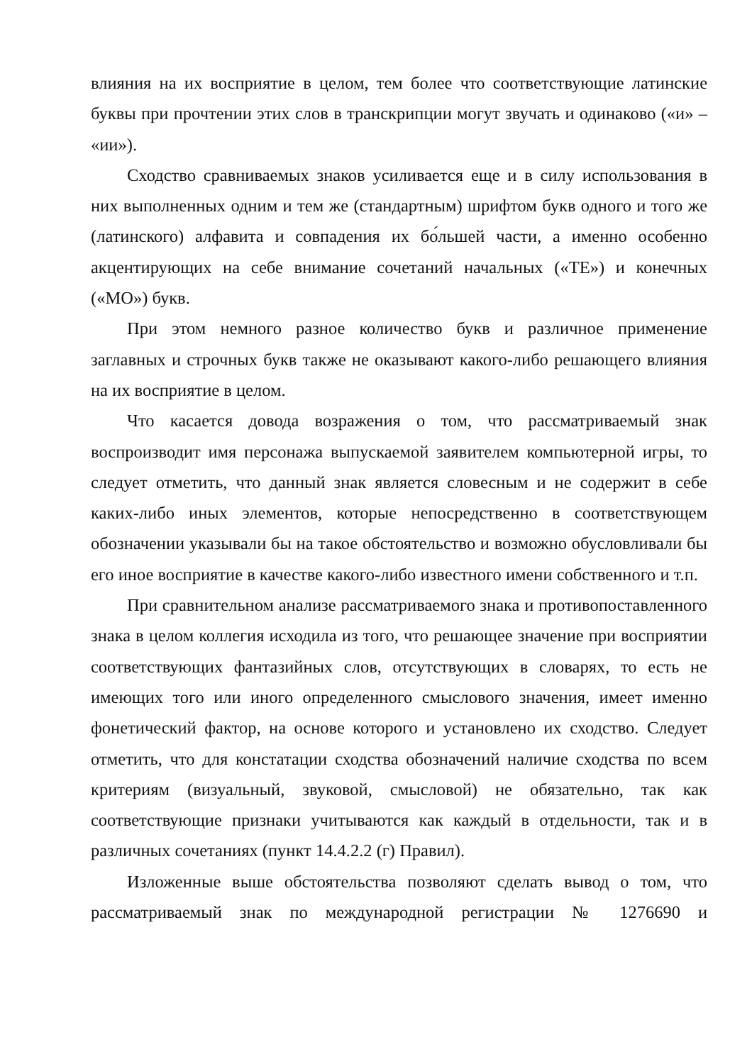влияния на их восприятие в целом, тем более что соответствующие латинские буквы при прочтении этих слов в транскрипции могут звучать и одинаково («и» – «ии»).
Сходство сравниваемых знаков усиливается еще и в силу использования в них выполненных одним и тем же (стандартным) шрифтом букв одного и того же (латинского) алфавита и совпадения их бо́льшей части, а именно особенно акцентирующих на себе внимание сочетаний начальных («TE») и конечных («MO») букв.
При этом немного разное количество букв и различное применение заглавных и строчных букв также не оказывают какого-либо решающего влияния на их восприятие в целом.
Что касается довода возражения о том, что рассматриваемый знак воспроизводит имя персонажа выпускаемой заявителем компьютерной игры, то следует отметить, что данный знак является словесным и не содержит в себе каких-либо иных элементов, которые непосредственно в соответствующем обозначении указывали бы на такое обстоятельство и возможно обусловливали бы его иное восприятие в качестве какого-либо известного имени собственного и т.п.
При сравнительном анализе рассматриваемого знака и противопоставленного знака в целом коллегия исходила из того, что решающее значение при восприятии соответствующих фантазийных слов, отсутствующих в словарях, то есть не имеющих того или иного определенного смыслового значения, имеет именно фонетический фактор, на основе которого и установлено их сходство. Следует отметить, что для констатации сходства обозначений наличие сходства по всем критериям (визуальный, звуковой, смысловой) не обязательно, так как соответствующие признаки учитываются как каждый в отдельности, так и в различных сочетаниях (пункт 14.4.2.2 (г) Правил).
Изложенные выше обстоятельства позволяют сделать вывод о том, что рассматриваемый знак по международной регистрации № 1276690 и